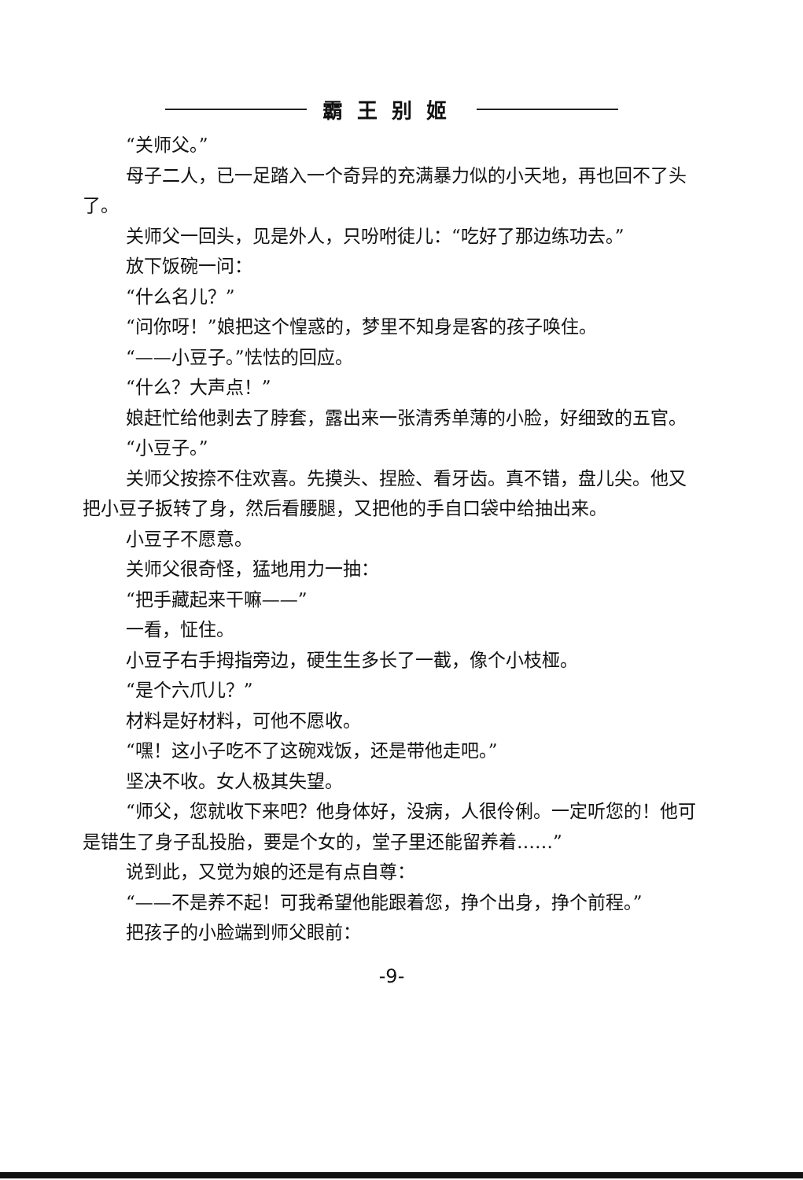霸王别姬
“关师父。”
母子二人，已一足踏入一个奇异的充满暴力似的小天地，再也回不了头了。
关师父一回头，见是外人，只吩咐徒儿：“吃好了那边练功去。”
放下饭碗一问：
“什么名儿？”
“问你呀！”娘把这个惶惑的，梦里不知身是客的孩子唤住。
“——小豆子。”怯怯的回应。
“什么？大声点！”
娘赶忙给他剥去了脖套，露出来一张清秀单薄的小脸，好细致的五官。
“小豆子。”
关师父按捺不住欢喜。先摸头、捏脸、看牙齿。真不错，盘儿尖。他又把小豆子扳转了身，然后看腰腿，又把他的手自口袋中给抽出来。
小豆子不愿意。
关师父很奇怪，猛地用力一抽：
“把手藏起来干嘛——”
一看，怔住。
小豆子右手拇指旁边，硬生生多长了一截，像个小枝桠。
“是个六爪儿？”
材料是好材料，可他不愿收。
“嘿！这小子吃不了这碗戏饭，还是带他走吧。”
坚决不收。女人极其失望。
“师父，您就收下来吧？他身体好，没病，人很伶俐。一定听您的！他可是错生了身子乱投胎，要是个女的，堂子里还能留养着……”
说到此，又觉为娘的还是有点自尊：
“——不是养不起！可我希望他能跟着您，挣个出身，挣个前程。”
把孩子的小脸端到师父眼前：
-9-